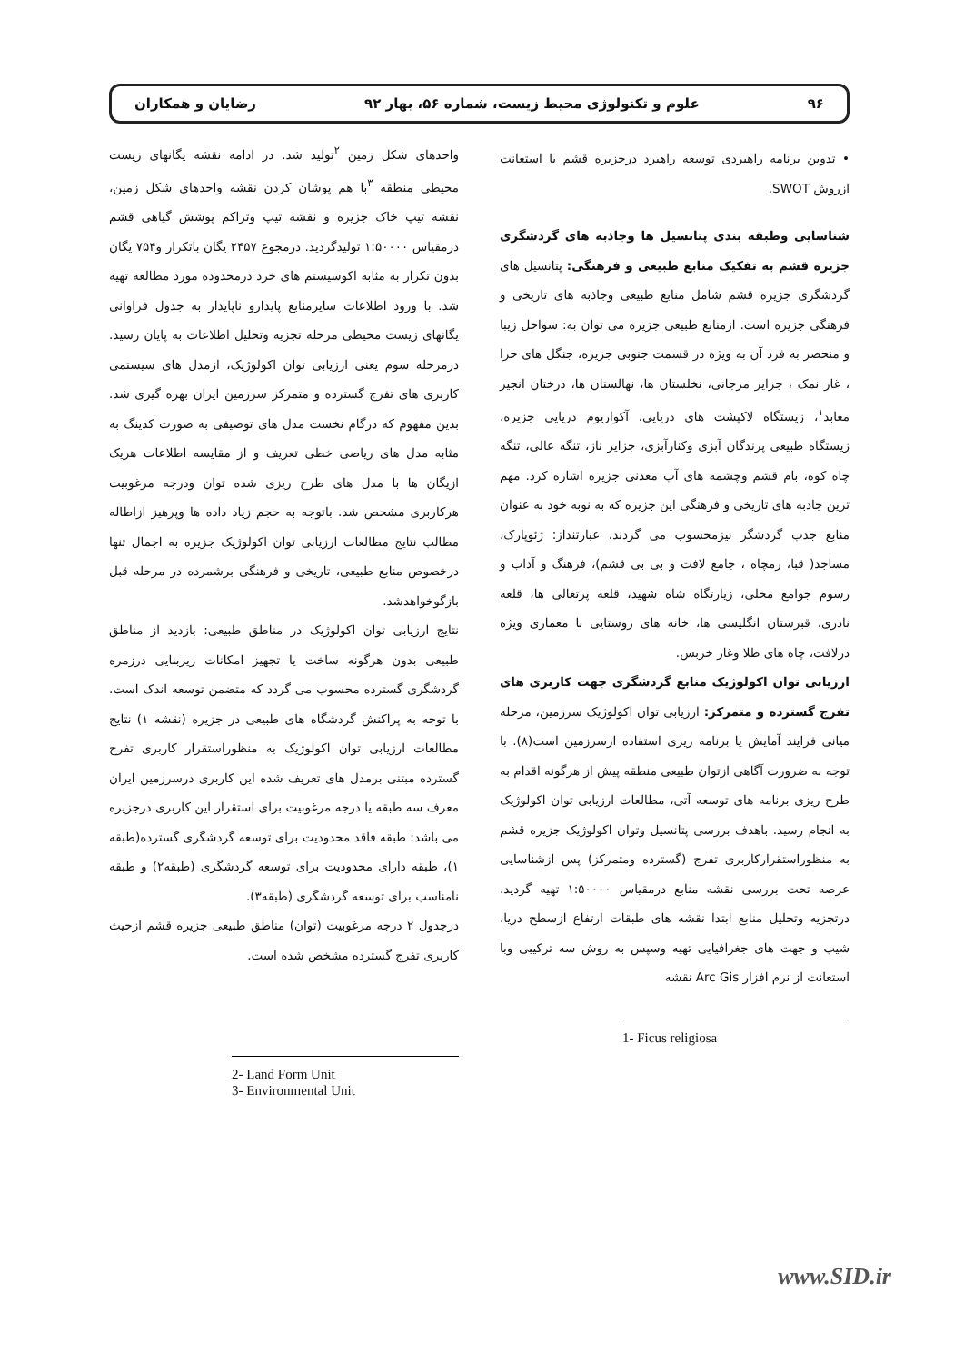۹۶ علوم و تکنولوژی محیط زیست، شماره ۵۶، بهار ۹۲ رضایان و همکاران
• تدوین برنامه راهبردی توسعه راهبرد درجزیره قشم با استعانت ازروش SWOT.
شناسایی وطبقه بندی پتانسیل ها وجاذبه های گردشگری جزیره قشم به تفکیک منابع طبیعی و فرهنگی: پتانسیل های گردشگری جزیره قشم شامل منابع طبیعی وجاذبه های تاریخی و فرهنگی جزیره است. ازمنابع طبیعی جزیره می توان به: سواحل زیبا و منحصر به فرد آن به ویژه در قسمت جنوبی جزیره، جنگل های حرا ، غار نمک ، جزایر مرجانی، نخلستان ها، نهالستان ها، درختان انجیر معابد<sup>۱</sup>، زیستگاه لاکپشت های دریایی، آکواریوم دریایی جزیره، زیستگاه طبیعی پرندگان آبزی وکنارآبزی، جزایر ناز، تنگه عالی، تنگه چاه کوه، بام قشم وچشمه های آب معدنی جزیره اشاره کرد. مهم ترین جاذبه های تاریخی و فرهنگی این جزیره که به نوبه خود به عنوان منابع جذب گردشگر نیزمحسوب می گردند، عبارتنداز: ژئوپارک، مساجد( قبا، رمچاه ، جامع لافت و بی بی قشم)، فرهنگ و آداب و رسوم جوامع محلی، زیارتگاه شاه شهید، قلعه پرتغالی ها، قلعه نادری، قبرستان انگلیسی ها، خانه های روستایی با معماری ویژه درلافت، چاه های طلا وغار خربس.
ارزیابی توان اکولوژیک منابع گردشگری جهت کاربری های تفرج گسترده و متمرکز: ارزیابی توان اکولوژیک سرزمین، مرحله میانی فرایند آمایش یا برنامه ریزی استفاده ازسرزمین است(۸). با توجه به ضرورت آگاهی ازتوان طبیعی منطقه پیش از هرگونه اقدام به طرح ریزی برنامه های توسعه آتی، مطالعات ارزیابی توان اکولوژیک به انجام رسید. باهدف بررسی پتانسیل وتوان اکولوژیک جزیره قشم به منظوراستقرارکاربری تفرج (گسترده ومتمرکز) پس ازشناسایی عرصه تحت بررسی نقشه منابع درمقیاس ۱:۵۰۰۰۰ تهیه گردید. درتجزیه وتحلیل منابع ابتدا نقشه های طبقات ارتفاع ازسطح دریا، شیب و جهت های جغرافیایی تهیه وسپس به روش سه ترکیبی وبا استعانت از نرم افزار Arc Gis نقشه
1- Ficus religiosa
واحدهای شکل زمین <sup>۲</sup>تولید شد. در ادامه نقشه یگانهای زیست محیطی منطقه <sup>۳</sup>با هم پوشان کردن نقشه واحدهای شکل زمین، نقشه تیپ خاک جزیره و نقشه تیپ وتراکم پوشش گیاهی قشم درمقیاس ۱:۵۰۰۰۰ تولیدگردید. درمجوع ۲۴۵۷ یگان باتکرار و۷۵۴ یگان بدون تکرار به مثابه اکوسیستم های خرد درمحدوده مورد مطالعه تهیه شد. با ورود اطلاعات سایرمنابع پایدارو ناپایدار به جدول فراوانی یگانهای زیست محیطی مرحله تجزیه وتحلیل اطلاعات به پایان رسید. درمرحله سوم یعنی ارزیابی توان اکولوژیک، ازمدل های سیستمی کاربری های تفرج گسترده و متمرکز سرزمین ایران بهره گیری شد. بدین مفهوم که درگام نخست مدل های توصیفی به صورت کدینگ به مثابه مدل های ریاضی خطی تعریف و از مقایسه اطلاعات هریک ازیگان ها با مدل های طرح ریزی شده توان ودرجه مرغوبیت هرکاربری مشخص شد. باتوجه به حجم زیاد داده ها وپرهیز ازاطاله مطالب نتایج مطالعات ارزیابی توان اکولوژیک جزیره به اجمال تنها درخصوص منابع طبیعی، تاریخی و فرهنگی برشمرده در مرحله قبل بازگوخواهدشد.
نتایج ارزیابی توان اکولوژیک در مناطق طبیعی: بازدید از مناطق طبیعی بدون هرگونه ساخت یا تجهیز امکانات زیربنایی درزمره گردشگری گسترده محسوب می گردد که متضمن توسعه اندک است. با توجه به پراکنش گردشگاه های طبیعی در جزیره (نقشه ۱) نتایج مطالعات ارزیابی توان اکولوژیک به منظوراستقرار کاربری تفرج گسترده مبتنی برمدل های تعریف شده این کاربری درسرزمین ایران معرف سه طبقه یا درجه مرغوبیت برای استقرار این کاربری درجزیره می باشد: طبقه فاقد محدودیت برای توسعه گردشگری گسترده(طبقه ۱)، طبقه دارای محدودیت برای توسعه گردشگری (طبقه۲) و طبقه نامناسب برای توسعه گردشگری (طبقه۳).
درجدول ۲ درجه مرغوبیت (توان) مناطق طبیعی جزیره قشم ازحیث کاربری تفرج گسترده مشخص شده است.
2- Land Form Unit
3- Environmental Unit
www.SID.ir